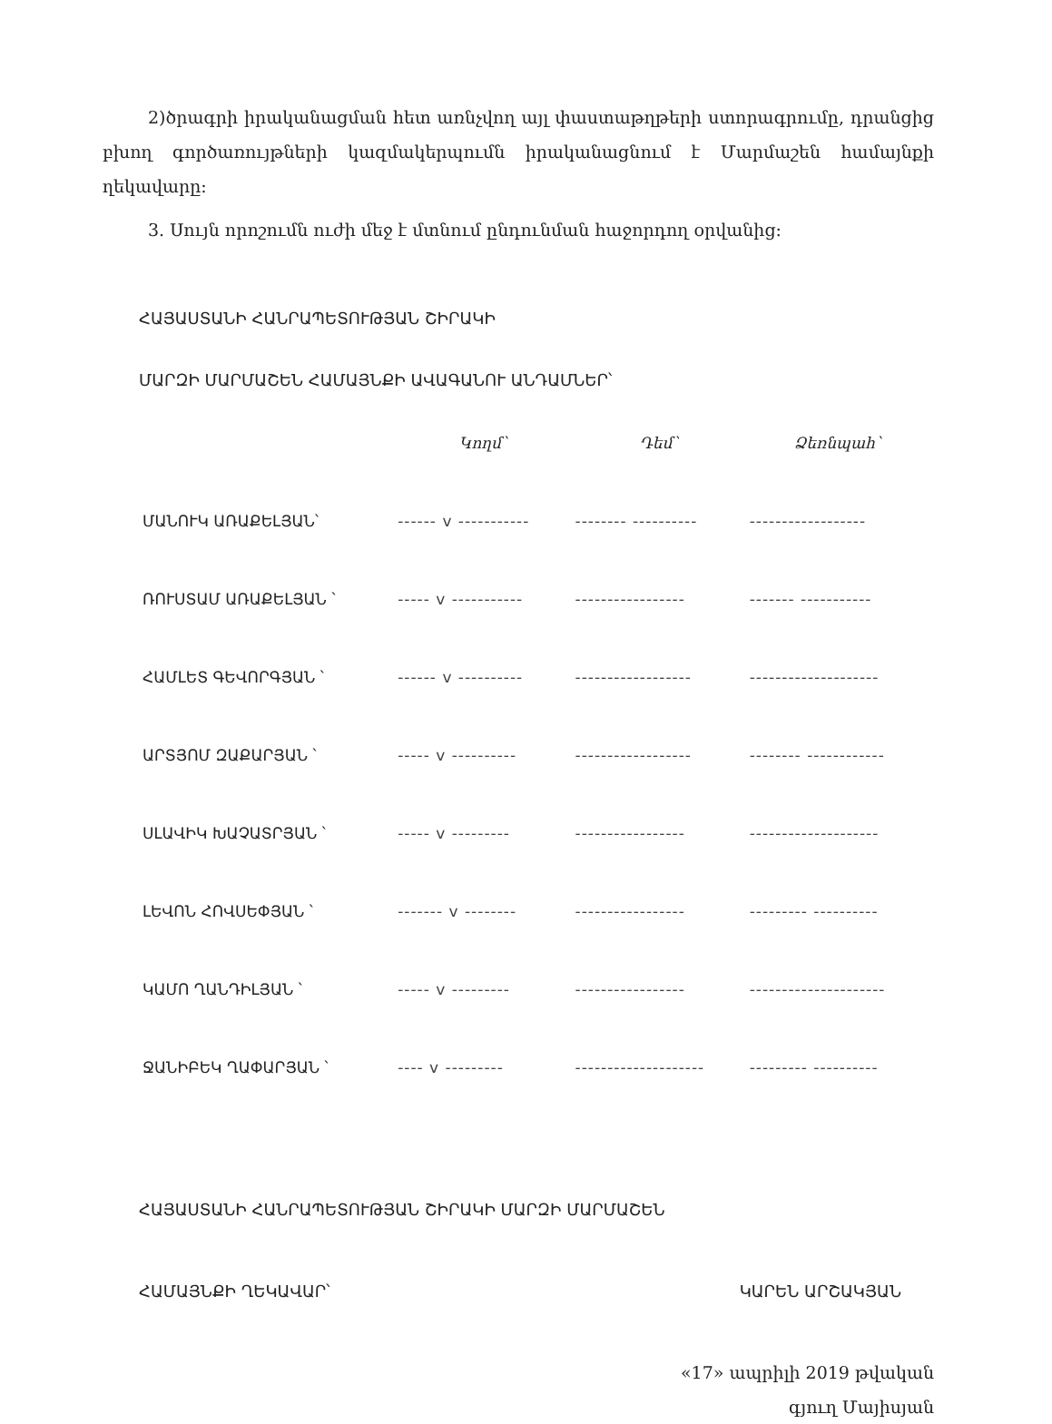2)ծրագրի իրականացման հետ առնչվող այլ փաստաթղթերի ստորագրումը, դրանցից բխող գործառույթների կազմակերպումն իրականացնում է Մարմաշեն համայնքի ղեկավարը:
3. Սույն որոշումն ուժի մեջ է մտնում ընդունման հաջորդող օրվանից:
ՀԱՅԱՍՏԱՆԻ ՀԱՆՐԱՊԵՏՈՒԹՅԱՆ ՇԻՐԱԿԻ
ՄԱՐԶԻ ՄԱՐՄԱՇԵՆ ՀԱՄԱՅՆՔԻ ԱՎԱԳԱՆՈՒ ԱՆԴԱՄՆԵՐ՝
| | Կողմ՝ | Դեմ՝ | Ձեռնպահ՝ |
| --- | --- | --- | --- |
| ՄԱՆՈՒԿ ԱՌԱՔԵԼՅԱՆ՝ | ------ v ----------- | -------- ---------- | ------------------ |
| ՌՈՒՍՏԱՄ ԱՌԱՔԵԼՅԱՆ ՝ | ----- v ----------- | ----------------- | ------- ----------- |
| ՀԱՄԼԵՏ ԳԵՎՈՐԳՅԱՆ ՝ | ------ v ---------- | ------------------ | -------------------- |
| ԱՐՏՅՈՄ ԶԱՔԱՐՅԱՆ ՝ | ----- v ---------- | ------------------ | -------- ------------ |
| ՍԼԱՎԻԿ ԽԱՉԱՏՐՅԱՆ ՝ | ----- v --------- | ----------------- | -------------------- |
| ԼԵՎՈՆ ՀՈՎՍԵՓՅԱՆ ՝ | ------- v -------- | ----------------- | --------- ---------- |
| ԿԱՄՈ ՂԱՆԴԻԼՅԱՆ ՝ | ----- v --------- | ----------------- | --------------------- |
| ՋԱՆԻԲԵԿ ՂԱՓԱՐՅԱՆ ՝ | ---- v --------- | -------------------- | --------- ---------- |
ՀԱՅԱՍՏԱՆԻ ՀԱՆՐԱՊԵՏՈՒԹՅԱՆ ՇԻՐԱԿԻ ՄԱՐԶԻ ՄԱՐՄԱՇԵՆ
ՀԱՄԱՅՆՔԻ ՂԵԿԱՎԱՐ՝ ԿԱՐԵՆ ԱՐՇԱԿՅԱՆ
«17» ապրիլի 2019 թվական
գյուղ Մայիսյան